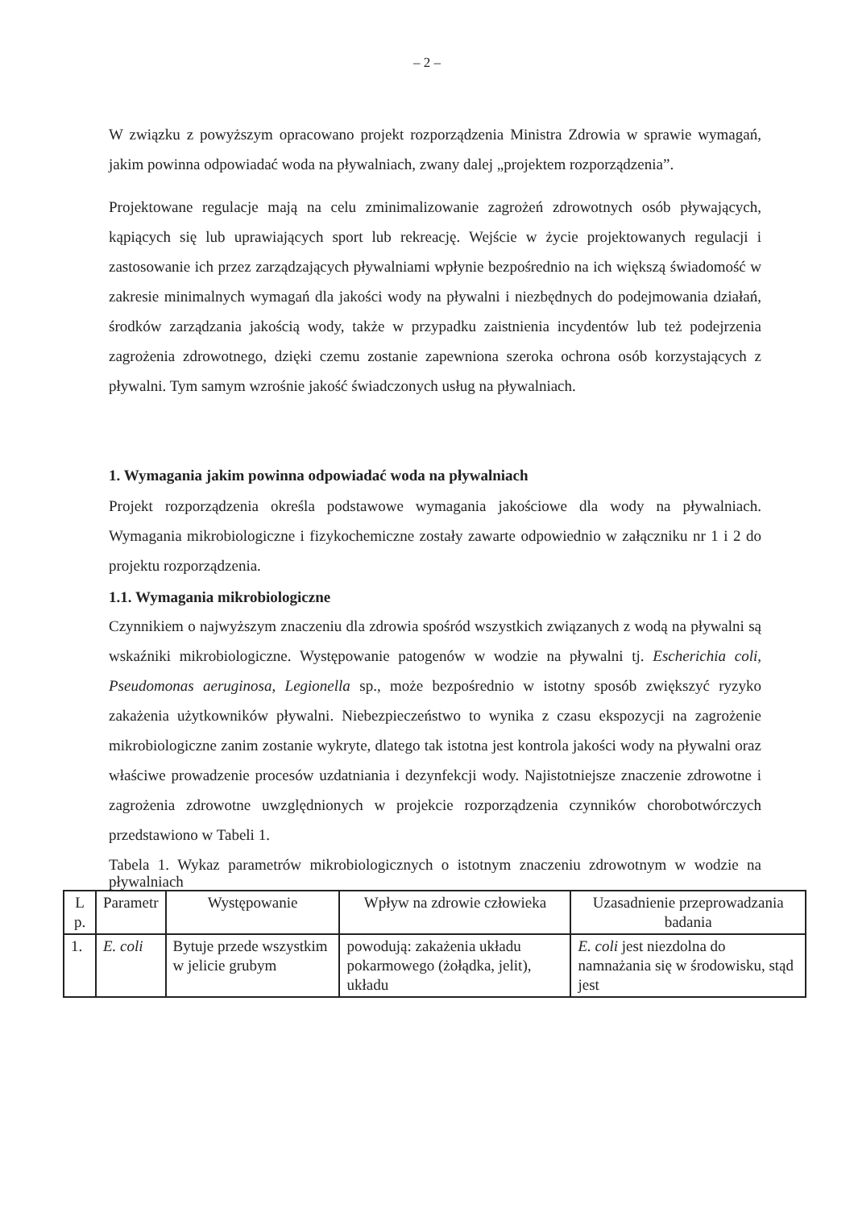– 2 –
W związku z powyższym opracowano projekt rozporządzenia Ministra Zdrowia w sprawie wymagań, jakim powinna odpowiadać woda na pływalniach, zwany dalej „projektem rozporządzenia”.
Projektowane regulacje mają na celu zminimalizowanie zagrożeń zdrowotnych osób pływających, kąpiących się lub uprawiających sport lub rekreację. Wejście w życie projektowanych regulacji i zastosowanie ich przez zarządzających pływalniami wpłynie bezpośrednio na ich większą świadomość w zakresie minimalnych wymagań dla jakości wody na pływalni i niezbędnych do podejmowania działań, środków zarządzania jakością wody, także w przypadku zaistnienia incydentów lub też podejrzenia zagrożenia zdrowotnego, dzięki czemu zostanie zapewniona szeroka ochrona osób korzystających z pływalni. Tym samym wzrośnie jakość świadczonych usług na pływalniach.
1. Wymagania jakim powinna odpowiadać woda na pływalniach
Projekt rozporządzenia określa podstawowe wymagania jakościowe dla wody na pływalniach. Wymagania mikrobiologiczne i fizykochemiczne zostały zawarte odpowiednio w załączniku nr 1 i 2 do projektu rozporządzenia.
1.1. Wymagania mikrobiologiczne
Czynnikiem o najwyższym znaczeniu dla zdrowia spośród wszystkich związanych z wodą na pływalni są wskaźniki mikrobiologiczne. Występowanie patogenów w wodzie na pływalni tj. Escherichia coli, Pseudomonas aeruginosa, Legionella sp., może bezpośrednio w istotny sposób zwiększyć ryzyko zakażenia użytkowników pływalni. Niebezpieczeństwo to wynika z czasu ekspozycji na zagrożenie mikrobiologiczne zanim zostanie wykryte, dlatego tak istotna jest kontrola jakości wody na pływalni oraz właściwe prowadzenie procesów uzdatniania i dezynfekcji wody. Najistotniejsze znaczenie zdrowotne i zagrożenia zdrowotne uwzględnionych w projekcie rozporządzenia czynników chorobotwórczych przedstawiono w Tabeli 1.
Tabela 1. Wykaz parametrów mikrobiologicznych o istotnym znaczeniu zdrowotnym w wodzie na pływalniach
| L p. | Parametr | Występowanie | Wpływ na zdrowie człowieka | Uzasadnienie przeprowadzania badania |
| --- | --- | --- | --- | --- |
| 1. | E. coli | Bytuje przede wszystkim w jelicie grubym | powodują: zakażenia układu pokarmowego (żołądka, jelit), układu | E. coli jest niezdolna do namnażania się w środowisku, stąd jest |